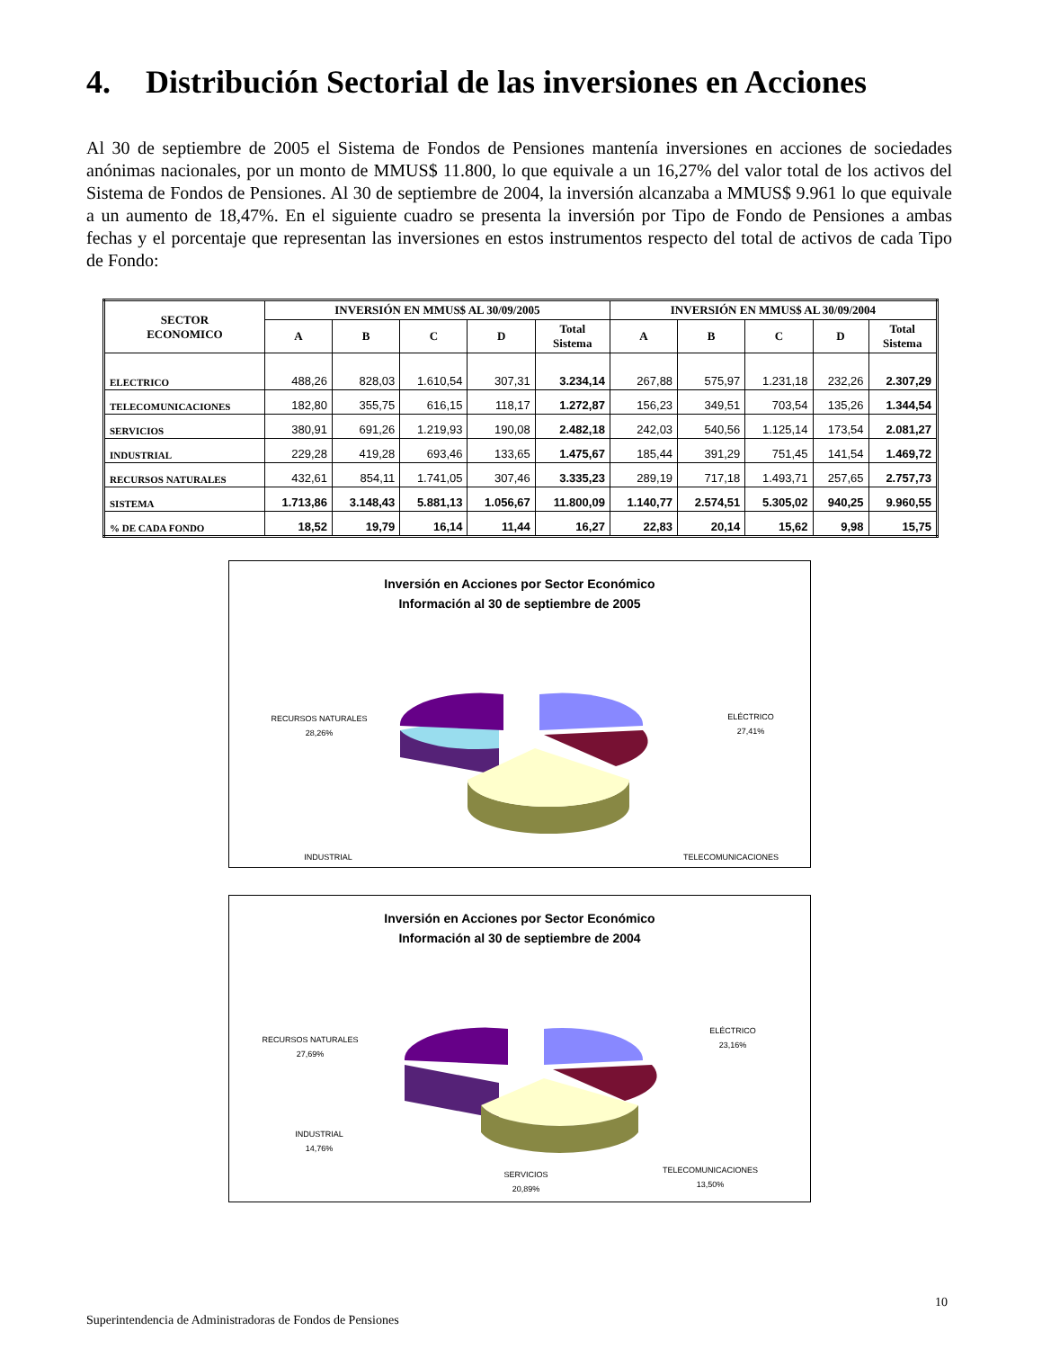4. Distribución Sectorial de las inversiones en Acciones
Al 30 de septiembre de 2005 el Sistema de Fondos de Pensiones mantenía inversiones en acciones de sociedades anónimas nacionales, por un monto de MMUS$ 11.800, lo que equivale a un 16,27% del valor total de los activos del Sistema de Fondos de Pensiones. Al 30 de septiembre de 2004, la inversión alcanzaba a MMUS$ 9.961 lo que equivale a un aumento de 18,47%. En el siguiente cuadro se presenta la inversión por Tipo de Fondo de Pensiones a ambas fechas y el porcentaje que representan las inversiones en estos instrumentos respecto del total de activos de cada Tipo de Fondo:
| SECTOR ECONOMICO | INVERSIÓN EN MMUS$ AL 30/09/2005 | | | | | INVERSIÓN EN MMUS$ AL 30/09/2004 | | | | |
| --- | --- | --- | --- | --- | --- | --- | --- | --- | --- | --- |
| | A | B | C | D | Total Sistema | A | B | C | D | Total Sistema |
| ELECTRICO | 488,26 | 828,03 | 1.610,54 | 307,31 | 3.234,14 | 267,88 | 575,97 | 1.231,18 | 232,26 | 2.307,29 |
| TELECOMUNICACIONES | 182,80 | 355,75 | 616,15 | 118,17 | 1.272,87 | 156,23 | 349,51 | 703,54 | 135,26 | 1.344,54 |
| SERVICIOS | 380,91 | 691,26 | 1.219,93 | 190,08 | 2.482,18 | 242,03 | 540,56 | 1.125,14 | 173,54 | 2.081,27 |
| INDUSTRIAL | 229,28 | 419,28 | 693,46 | 133,65 | 1.475,67 | 185,44 | 391,29 | 751,45 | 141,54 | 1.469,72 |
| RECURSOS NATURALES | 432,61 | 854,11 | 1.741,05 | 307,46 | 3.335,23 | 289,19 | 717,18 | 1.493,71 | 257,65 | 2.757,73 |
| SISTEMA | 1.713,86 | 3.148,43 | 5.881,13 | 1.056,67 | 11.800,09 | 1.140,77 | 2.574,51 | 5.305,02 | 940,25 | 9.960,55 |
| % DE CADA FONDO | 18,52 | 19,79 | 16,14 | 11,44 | 16,27 | 22,83 | 20,14 | 15,62 | 9,98 | 15,75 |
Inversión en Acciones por Sector Económico
Información al 30 de septiembre de 2005
RECURSOS NATURALES
28,26%
ELÉCTRICO
27,41%
INDUSTRIAL
TELECOMUNICACIONES
Inversión en Acciones por Sector Económico
Información al 30 de septiembre de 2004
RECURSOS NATURALES
27,69%
ELÉCTRICO
23,16%
INDUSTRIAL
14,76%
SERVICIOS
20,89%
TELECOMUNICACIONES
13,50%
10
Superintendencia de Administradoras de Fondos de Pensiones